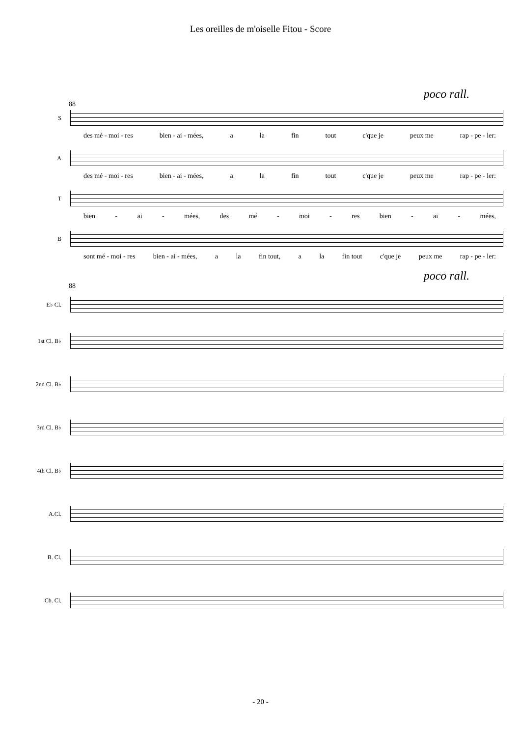Les oreilles de m'oiselle Fitou - Score
poco rall.
88
S
des mé - moi - res bien - ai - mées, a la fin tout c'que je peux me rap - pe - ler:
A
des mé - moi - res bien - ai - mées, a la fin tout c'que je peux me rap - pe - ler:
T
bien - ai - mées, des mé - moi - res bien - ai - mées,
B
sont mé - moi - res bien - ai - mées, a la fin tout, a la fin tout c'que je peux me rap - pe - ler:
poco rall.
88
E♭ Cl.
1st Cl. B♭
2nd Cl. B♭
3rd Cl. B♭
4th Cl. B♭
A.Cl.
B. Cl.
Cb. Cl.
- 20 -